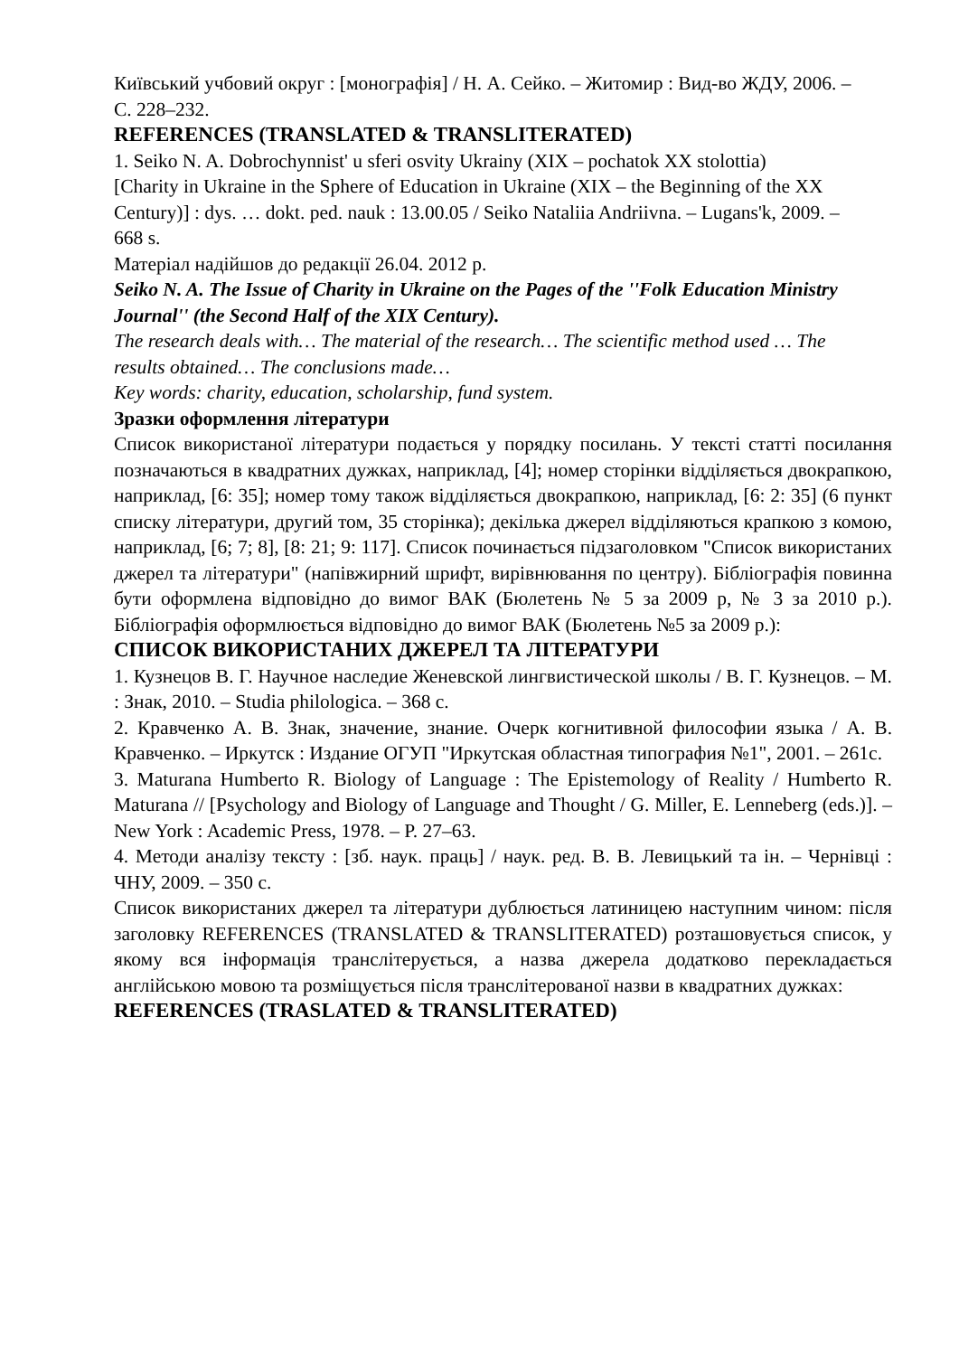Київський учбовий округ : [монографія] / Н. А. Сейко. – Житомир : Вид-во ЖДУ, 2006. –
С. 228–232.
REFERENCES (TRANSLATED & TRANSLITERATED)
1. Seiko N. A. Dobrochynnist' u sferi osvity Ukrainy (XIX – pochatok XX stolottia)
[Charity in Ukraine in the Sphere of Education in Ukraine (XIX – the Beginning of the XX
Century)] : dys. … dokt. ped. nauk : 13.00.05 / Seiko Nataliia Andriivna. – Lugans'k, 2009. –
668 s.
Матеріал надійшов до редакції 26.04. 2012 р.
Seiko N. A. The Issue of Charity in Ukraine on the Pages of the ''Folk Education Ministry
Journal'' (the Second Half of the XIX Century).
The research deals with… The material of the research… The scientific method used … The
results obtained… The conclusions made…
Key words: charity, education, scholarship, fund system.
Зразки оформлення літератури
Список використаної літератури подається у порядку посилань. У тексті статті посилання позначаються в квадратних дужках, наприклад, [4]; номер сторінки відділяється двокрапкою, наприклад, [6: 35]; номер тому також відділяється двокрапкою, наприклад, [6: 2: 35] (6 пункт списку літератури, другий том, 35 сторінка); декілька джерел відділяються крапкою з комою, наприклад, [6; 7; 8], [8: 21; 9: 117]. Список починається підзаголовком "Список використаних джерел та літератури" (напівжирний шрифт, вирівнювання по центру). Бібліографія повинна бути оформлена відповідно до вимог ВАК (Бюлетень № 5 за 2009 р, № 3 за 2010 р.). Бібліографія оформлюється відповідно до вимог ВАК (Бюлетень №5 за 2009 р.):
СПИСОК ВИКОРИСТАНИХ ДЖЕРЕЛ ТА ЛІТЕРАТУРИ
1. Кузнецов В. Г. Научное наследие Женевской лингвистической школы / В. Г. Кузнецов. – М. : Знак, 2010. – Studia philologica. – 368 с.
2. Кравченко А. В. Знак, значение, знание. Очерк когнитивной философии языка / А. В. Кравченко. – Иркутск : Издание ОГУП "Иркутская областная типография №1", 2001. – 261с.
3. Maturana Humberto R. Biology of Language : The Epistemology of Reality / Humberto R. Maturana // [Psychology and Biology of Language and Thought / G. Miller, E. Lenneberg (eds.)]. – New York : Academic Press, 1978. – P. 27–63.
4. Методи аналізу тексту : [зб. наук. праць] / наук. ред. В. В. Левицький та ін. – Чернівці : ЧНУ, 2009. – 350 с.
Список використаних джерел та літератури дублюється латиницею наступним чином: після заголовку REFERENCES (TRANSLATED & TRANSLITERATED) розташовується список, у якому вся інформація транслітерується, а назва джерела додатково перекладається англійською мовою та розміщується після транслітерованої назви в квадратних дужках:
REFERENCES (TRASLATED & TRANSLITERATED)